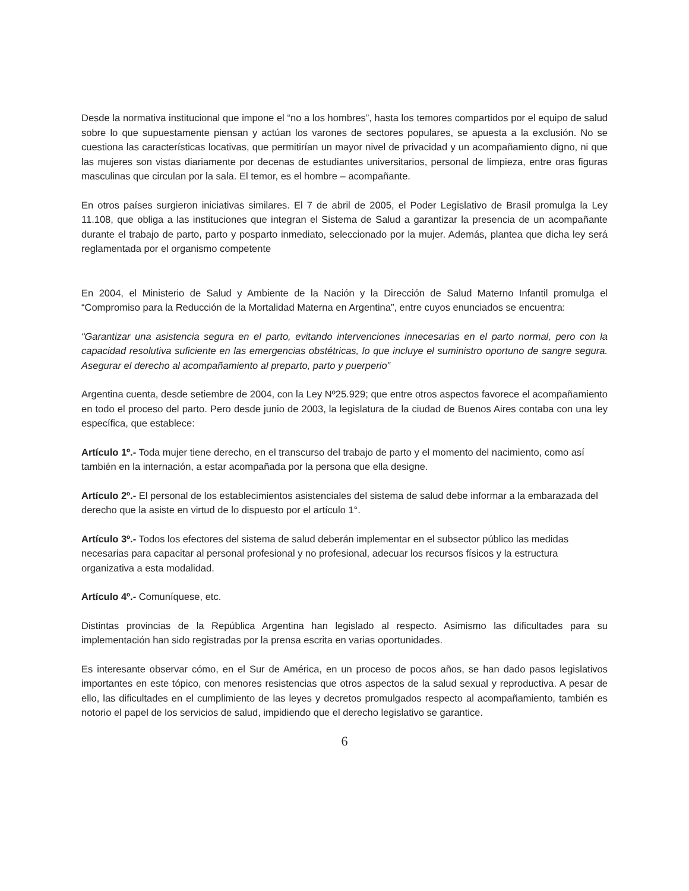Desde la normativa institucional que impone el “no a los hombres”, hasta los temores compartidos por el equipo de salud sobre lo que supuestamente piensan y actúan los varones de sectores populares, se apuesta a la exclusión. No se cuestiona las características locativas, que permitirían un mayor nivel de privacidad y un acompañamiento digno, ni que las mujeres son vistas diariamente por decenas de estudiantes universitarios, personal de limpieza, entre oras figuras masculinas que circulan por la sala. El temor, es el hombre – acompañante.
En otros países surgieron iniciativas similares. El 7 de abril de 2005, el Poder Legislativo de Brasil promulga la Ley 11.108, que obliga a las instituciones que integran el Sistema de Salud a garantizar la presencia de un acompañante durante el trabajo de parto, parto y posparto inmediato, seleccionado por la mujer. Además, plantea que dicha ley será reglamentada por el organismo competente
En 2004, el Ministerio de Salud y Ambiente de la Nación y la Dirección de Salud Materno Infantil promulga el “Compromiso para la Reducción de la Mortalidad Materna en Argentina”, entre cuyos enunciados se encuentra:
“Garantizar una asistencia segura en el parto, evitando intervenciones innecesarias en el parto normal, pero con la capacidad resolutiva suficiente en las emergencias obstétricas, lo que incluye el suministro oportuno de sangre segura. Asegurar el derecho al acompañamiento al preparto, parto y puerperio”
Argentina cuenta, desde setiembre de 2004, con la Ley Nº25.929; que entre otros aspectos favorece el acompañamiento en todo el proceso del parto. Pero desde junio de 2003, la legislatura de la ciudad de Buenos Aires contaba con una ley específica, que establece:
Artículo 1º.- Toda mujer tiene derecho, en el transcurso del trabajo de parto y el momento del nacimiento, como así también en la internación, a estar acompañada por la persona que ella designe.
Artículo 2º.- El personal de los establecimientos asistenciales del sistema de salud debe informar a la embarazada del derecho que la asiste en virtud de lo dispuesto por el artículo 1°.
Artículo 3º.- Todos los efectores del sistema de salud deberán implementar en el subsector público las medidas necesarias para capacitar al personal profesional y no profesional, adecuar los recursos físicos y la estructura organizativa a esta modalidad.
Artículo 4º.- Comuníquese, etc.
Distintas provincias de la República Argentina han legislado al respecto. Asimismo las dificultades para su implementación han sido registradas por la prensa escrita en varias oportunidades.
Es interesante observar cómo, en el Sur de América, en un proceso de pocos años, se han dado pasos legislativos importantes en este tópico, con menores resistencias que otros aspectos de la salud sexual y reproductiva. A pesar de ello, las dificultades en el cumplimiento de las leyes y decretos promulgados respecto al acompañamiento, también es notorio el papel de los servicios de salud, impidiendo que el derecho legislativo se garantice.
6